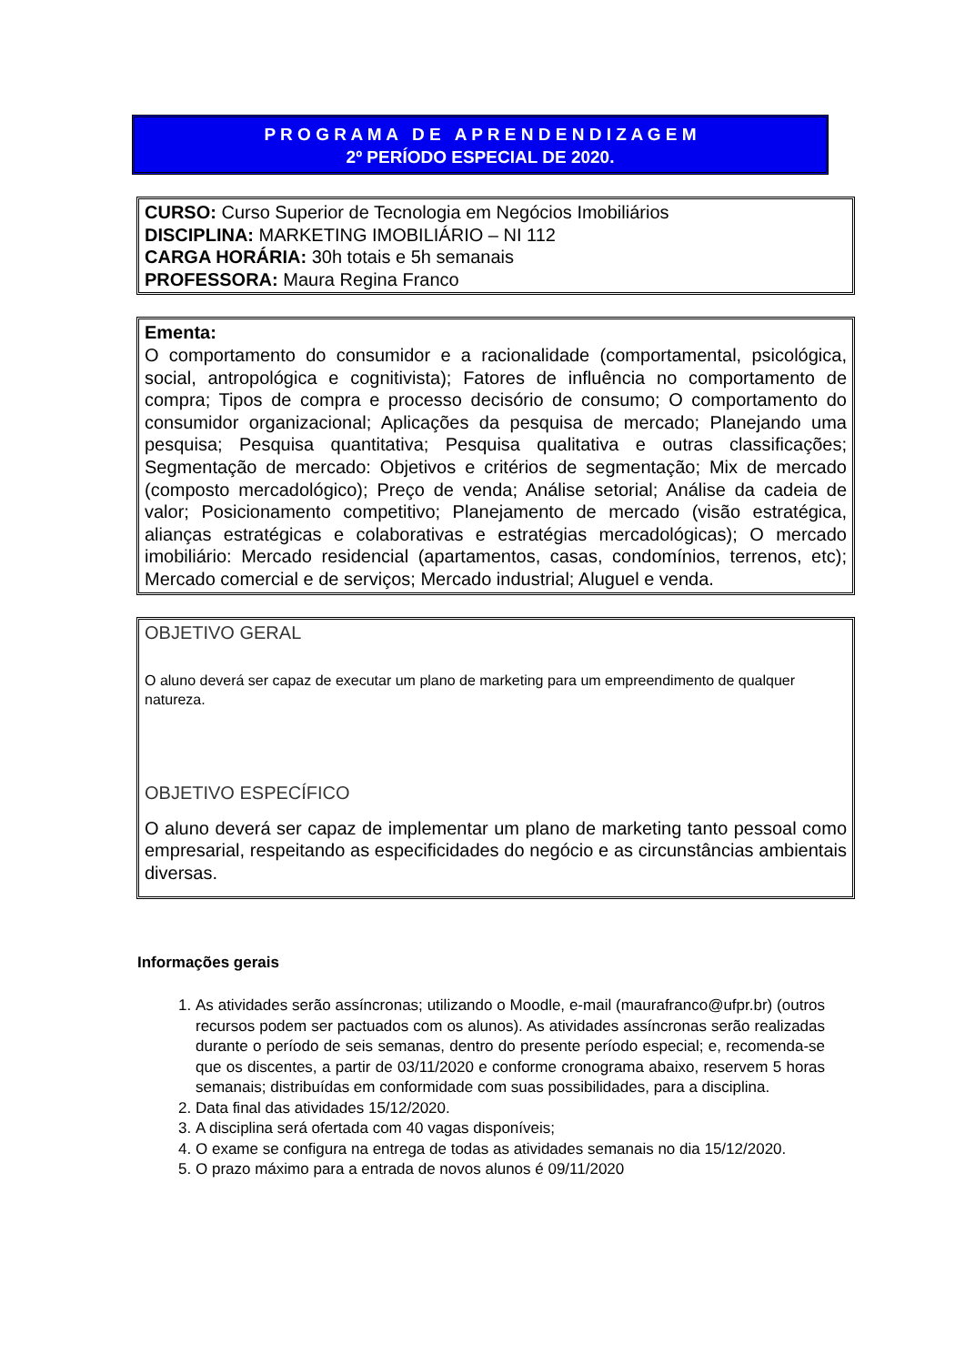P R O G R A M A D E A P R E N D E N D I Z A G E M
2º PERÍODO ESPECIAL DE 2020.
CURSO: Curso Superior de Tecnologia em Negócios Imobiliários
DISCIPLINA: MARKETING IMOBILIÁRIO – NI 112
CARGA HORÁRIA: 30h totais e 5h semanais
PROFESSORA: Maura Regina Franco
Ementa:
O comportamento do consumidor e a racionalidade (comportamental, psicológica, social, antropológica e cognitivista); Fatores de influência no comportamento de compra; Tipos de compra e processo decisório de consumo; O comportamento do consumidor organizacional; Aplicações da pesquisa de mercado; Planejando uma pesquisa; Pesquisa quantitativa; Pesquisa qualitativa e outras classificações; Segmentação de mercado: Objetivos e critérios de segmentação; Mix de mercado (composto mercadológico); Preço de venda; Análise setorial; Análise da cadeia de valor; Posicionamento competitivo; Planejamento de mercado (visão estratégica, alianças estratégicas e colaborativas e estratégias mercadológicas); O mercado imobiliário: Mercado residencial (apartamentos, casas, condomínios, terrenos, etc); Mercado comercial e de serviços; Mercado industrial; Aluguel e venda.
OBJETIVO GERAL
O aluno deverá ser capaz de executar um plano de marketing para um empreendimento de qualquer natureza.
OBJETIVO ESPECÍFICO
O aluno deverá ser capaz de implementar um plano de marketing tanto pessoal como empresarial, respeitando as especificidades do negócio e as circunstâncias ambientais diversas.
Informações gerais
1. As atividades serão assíncronas; utilizando o Moodle, e-mail (maurafranco@ufpr.br) (outros recursos podem ser pactuados com os alunos). As atividades assíncronas serão realizadas durante o período de seis semanas, dentro do presente período especial; e, recomenda-se que os discentes, a partir de 03/11/2020 e conforme cronograma abaixo, reservem 5 horas semanais; distribuídas em conformidade com suas possibilidades, para a disciplina.
2. Data final das atividades 15/12/2020.
3. A disciplina será ofertada com 40 vagas disponíveis;
4. O exame se configura na entrega de todas as atividades semanais no dia 15/12/2020.
5. O prazo máximo para a entrada de novos alunos é 09/11/2020